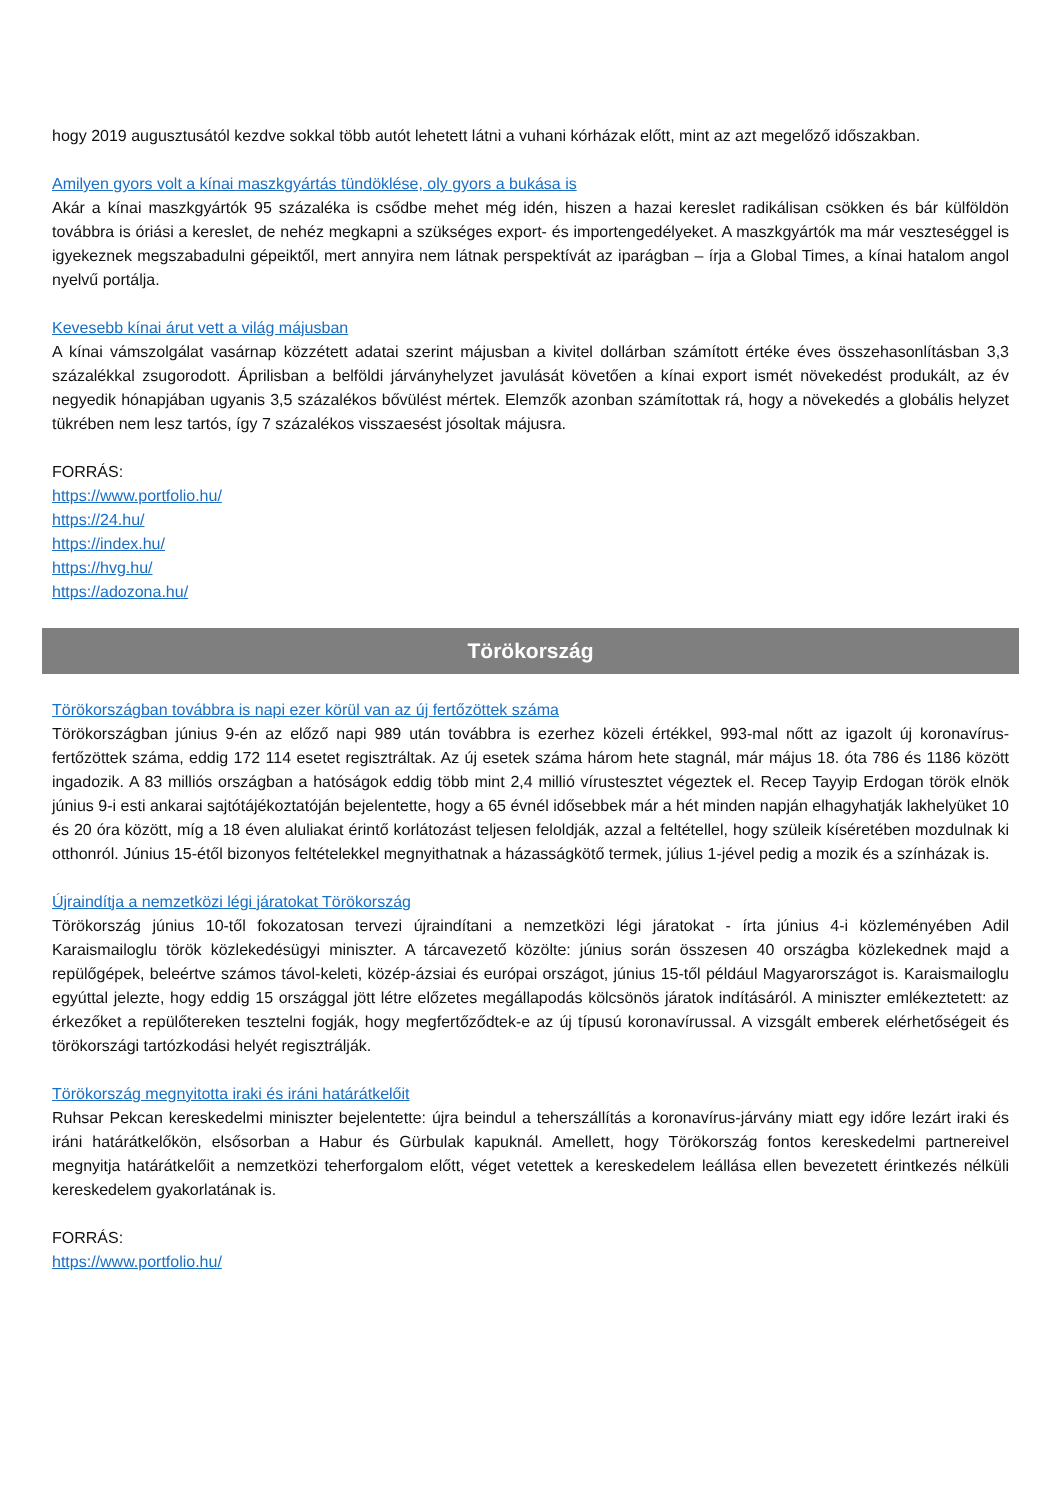hogy 2019 augusztusától kezdve sokkal több autót lehetett látni a vuhani kórházak előtt, mint az azt megelőző időszakban.
Amilyen gyors volt a kínai maszkgyártás tündöklése, oly gyors a bukása is
Akár a kínai maszkgyártók 95 százaléka is csődbe mehet még idén, hiszen a hazai kereslet radikálisan csökken és bár külföldön továbbra is óriási a kereslet, de nehéz megkapni a szükséges export- és importengedélyeket. A maszkgyártók ma már veszteséggel is igyekeznek megszabadulni gépeiktől, mert annyira nem látnak perspektívát az iparágban – írja a Global Times, a kínai hatalom angol nyelvű portálja.
Kevesebb kínai árut vett a világ májusban
A kínai vámszolgálat vasárnap közzétett adatai szerint májusban a kivitel dollárban számított értéke éves összehasonlításban 3,3 százalékkal zsugorodott. Áprilisban a belföldi járványhelyzet javulását követően a kínai export ismét növekedést produkált, az év negyedik hónapjában ugyanis 3,5 százalékos bővülést mértek. Elemzők azonban számítottak rá, hogy a növekedés a globális helyzet tükrében nem lesz tartós, így 7 százalékos visszaesést jósoltak májusra.
FORRÁS:
https://www.portfolio.hu/
https://24.hu/
https://index.hu/
https://hvg.hu/
https://adozona.hu/
Törökország
Törökországban továbbra is napi ezer körül van az új fertőzöttek száma
Törökországban június 9-én az előző napi 989 után továbbra is ezerhez közeli értékkel, 993-mal nőtt az igazolt új koronavírus-fertőzöttek száma, eddig 172 114 esetet regisztráltak. Az új esetek száma három hete stagnál, már május 18. óta 786 és 1186 között ingadozik. A 83 milliós országban a hatóságok eddig több mint 2,4 millió vírustesztet végeztek el. Recep Tayyip Erdogan török elnök június 9-i esti ankarai sajtótájékoztatóján bejelentette, hogy a 65 évnél idősebbek már a hét minden napján elhagyhatják lakhelyüket 10 és 20 óra között, míg a 18 éven aluliakat érintő korlátozást teljesen feloldják, azzal a feltétellel, hogy szüleik kíséretében mozdulnak ki otthonról. Június 15-étől bizonyos feltételekkel megnyithatnak a házasságkötő termek, július 1-jével pedig a mozik és a színházak is.
Újraindítja a nemzetközi légi járatokat Törökország
Törökország június 10-től fokozatosan tervezi újraindítani a nemzetközi légi járatokat - írta június 4-i közleményében Adil Karaismailoglu török közlekedésügyi miniszter. A tárcavezető közölte: június során összesen 40 országba közlekednek majd a repülőgépek, beleértve számos távol-keleti, közép-ázsiai és európai országot, június 15-től például Magyarországot is. Karaismailoglu egyúttal jelezte, hogy eddig 15 országgal jött létre előzetes megállapodás kölcsönös járatok indításáról. A miniszter emlékeztetett: az érkezőket a repülőtereken tesztelni fogják, hogy megfertőződtek-e az új típusú koronavírussal. A vizsgált emberek elérhetőségeit és törökországi tartózkodási helyét regisztrálják.
Törökország megnyitotta iraki és iráni határátkelőit
Ruhsar Pekcan kereskedelmi miniszter bejelentette: újra beindul a teherszállítás a koronavírus-járvány miatt egy időre lezárt iraki és iráni határátkelőkön, elsősorban a Habur és Gürbulak kapuknál. Amellett, hogy Törökország fontos kereskedelmi partnereivel megnyitja határátkelőit a nemzetközi teherforgalom előtt, véget vetettek a kereskedelem leállása ellen bevezetett érintkezés nélküli kereskedelem gyakorlatának is.
FORRÁS:
https://www.portfolio.hu/